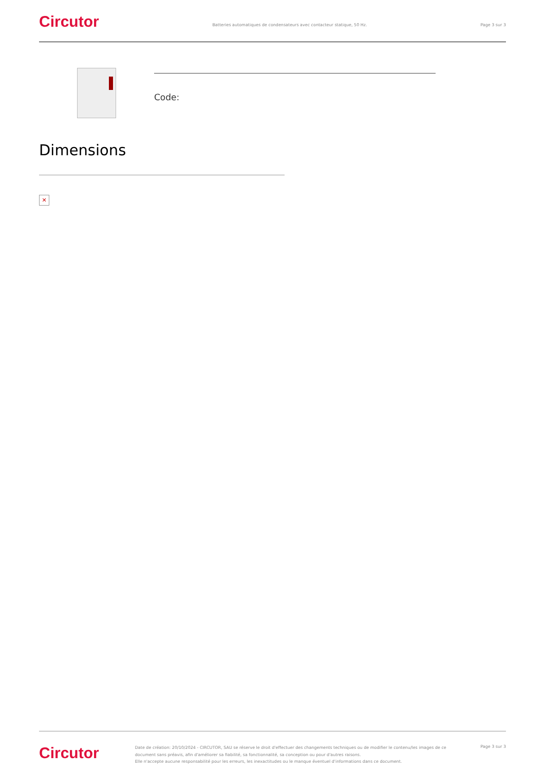Circutor
Batteries automatiques de condensateurs avec contacteur statique, 50 Hz.
Page 3 sur 3
Code:
Dimensions
✕
Circutor
Date de création: 20/10/2024 - CIRCUTOR, SAU se réserve le droit d'effectuer des changements techniques ou de modifier le contenu/les images de ce document sans préavis, afin d'améliorer sa fiabilité, sa fonctionnalité, sa conception ou pour d'autres raisons.
Elle n'accepte aucune responsabilité pour les erreurs, les inexactitudes ou le manque éventuel d'informations dans ce document.
Page 3 sur 3